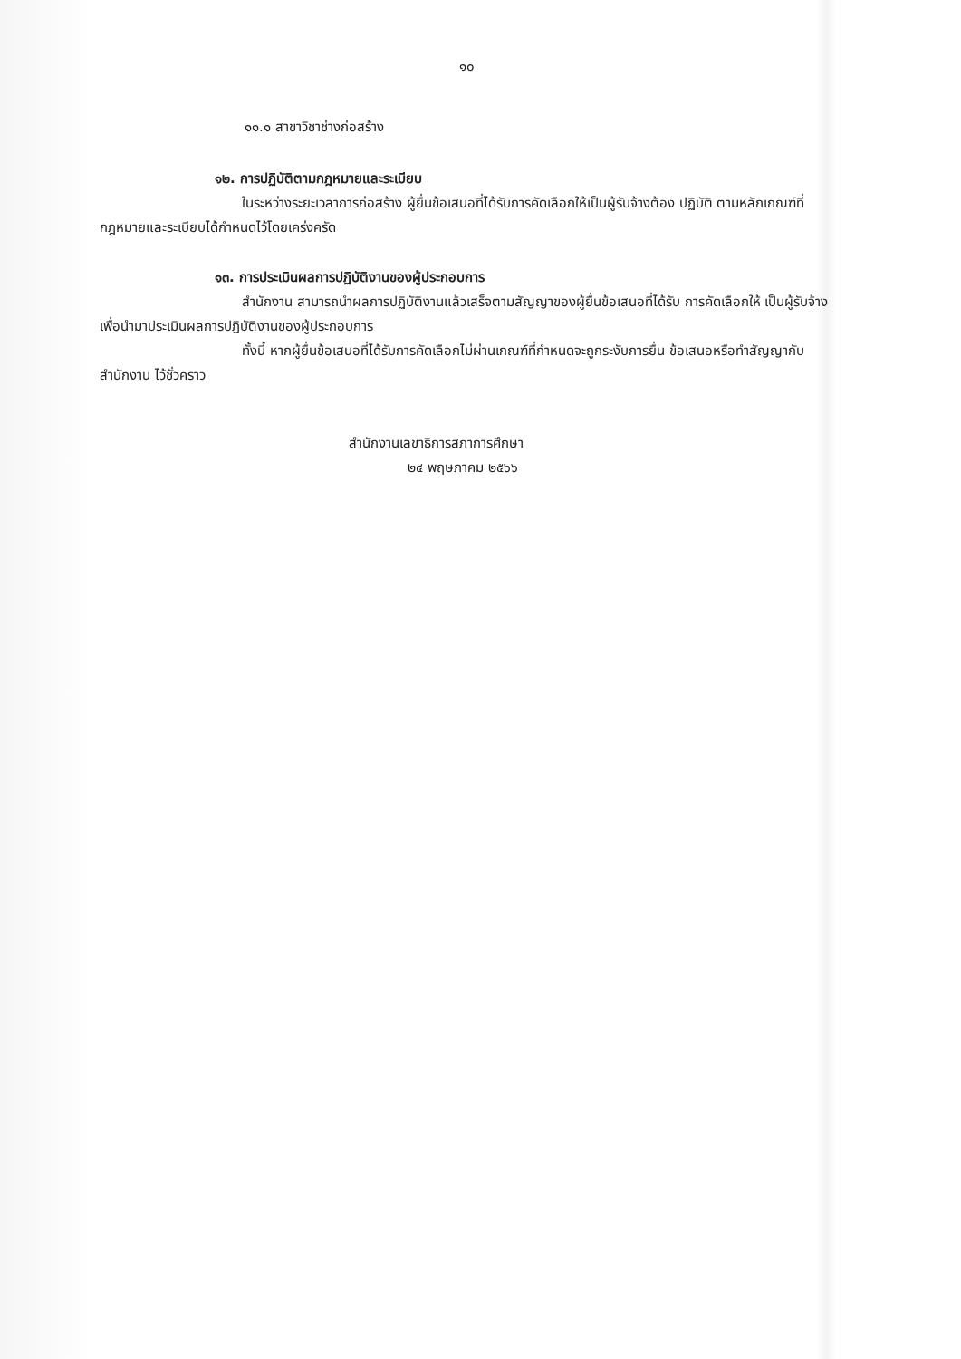๑๐
๑๑.๑ สาขาวิชาช่างก่อสร้าง
๑๒. การปฏิบัติตามกฎหมายและระเบียบ
ในระหว่างระยะเวลาการก่อสร้าง ผู้ยื่นข้อเสนอที่ได้รับการคัดเลือกให้เป็นผู้รับจ้างต้อง ปฏิบัติ ตามหลักเกณฑ์ที่กฎหมายและระเบียบได้กำหนดไว้โดยเคร่งครัด
๑๓. การประเมินผลการปฏิบัติงานของผู้ประกอบการ
สำนักงาน สามารถนำผลการปฏิบัติงานแล้วเสร็จตามสัญญาของผู้ยื่นข้อเสนอที่ได้รับ การคัดเลือกให้ เป็นผู้รับจ้างเพื่อนำมาประเมินผลการปฏิบัติงานของผู้ประกอบการ
ทั้งนี้ หากผู้ยื่นข้อเสนอที่ได้รับการคัดเลือกไม่ผ่านเกณฑ์ที่กำหนดจะถูกระงับการยื่น ข้อเสนอหรือทำสัญญากับสำนักงาน ไว้ชั่วคราว
สำนักงานเลขาธิการสภาการศึกษา
๒๔ พฤษภาคม ๒๕๖๖